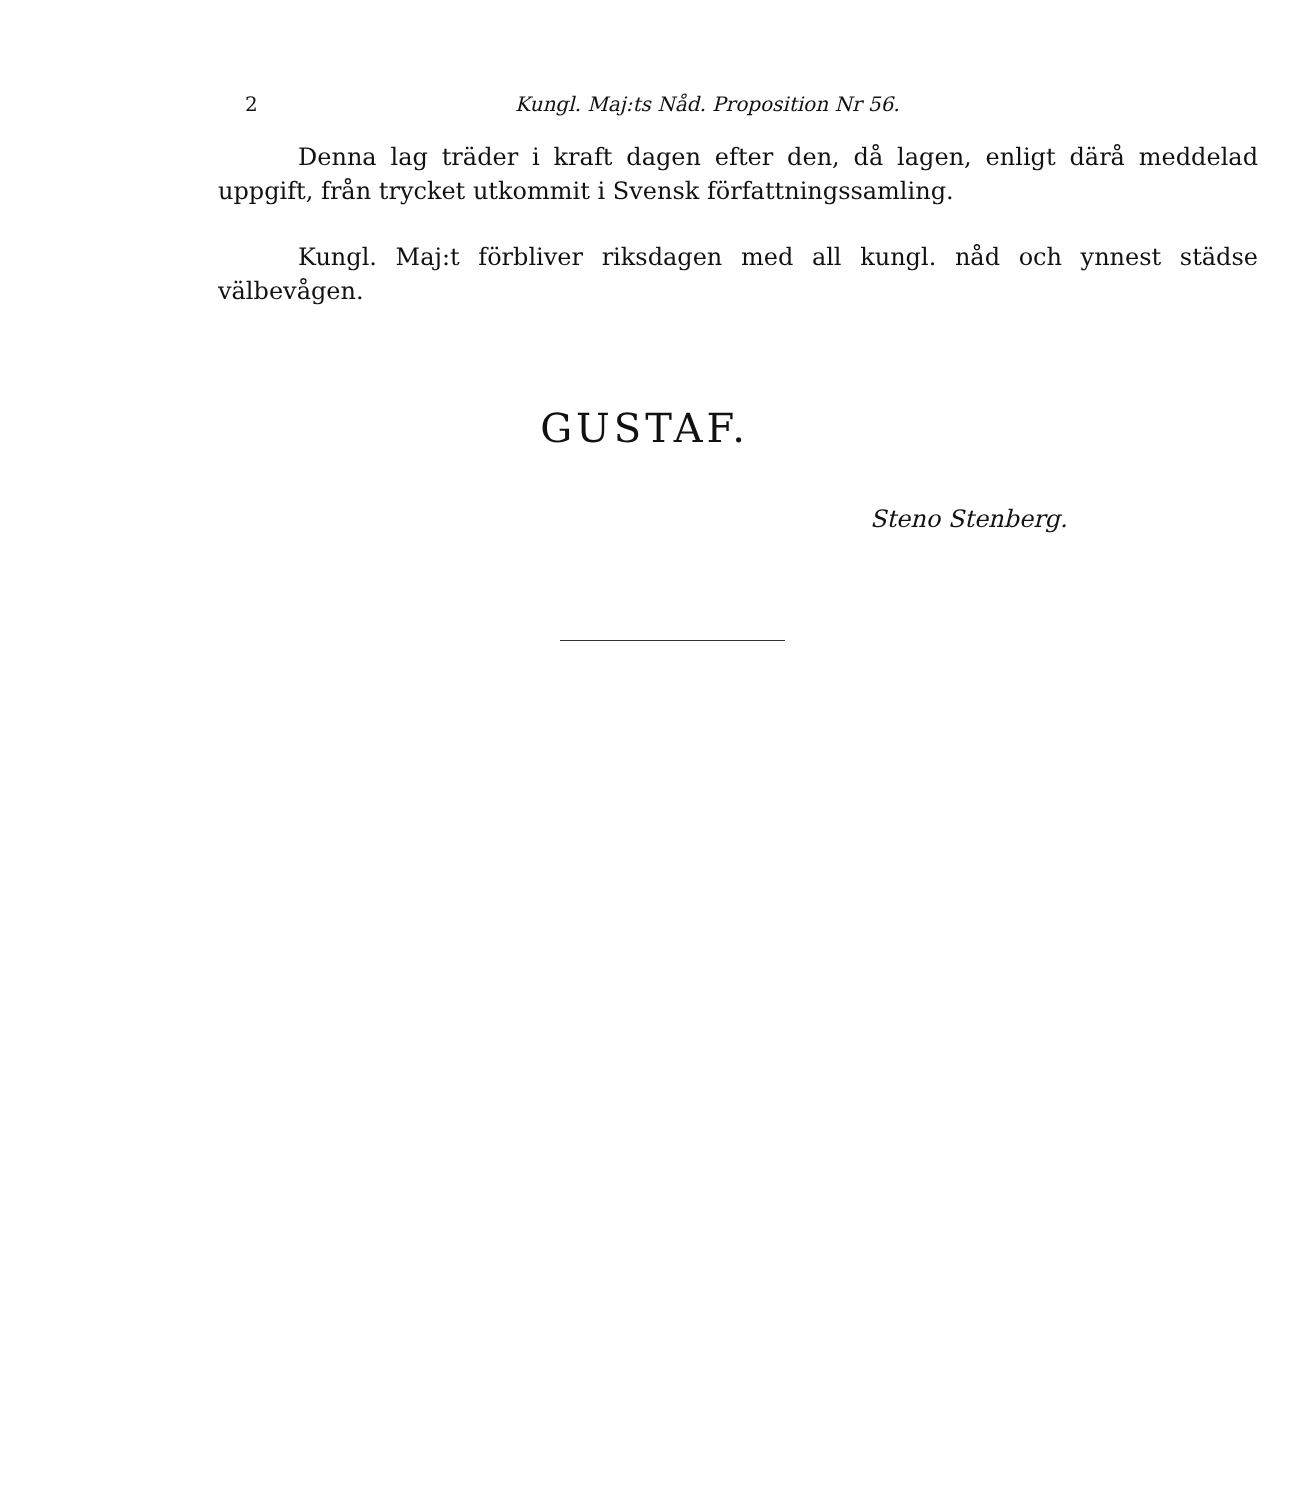2 Kungl. Maj:ts Nåd. Proposition Nr 56.
Denna lag träder i kraft dagen efter den, då lagen, enligt därå meddelad uppgift, från trycket utkommit i Svensk författningssamling.
Kungl. Maj:t förbliver riksdagen med all kungl. nåd och ynnest städse välbevågen.
GUSTAF.
Steno Stenberg.